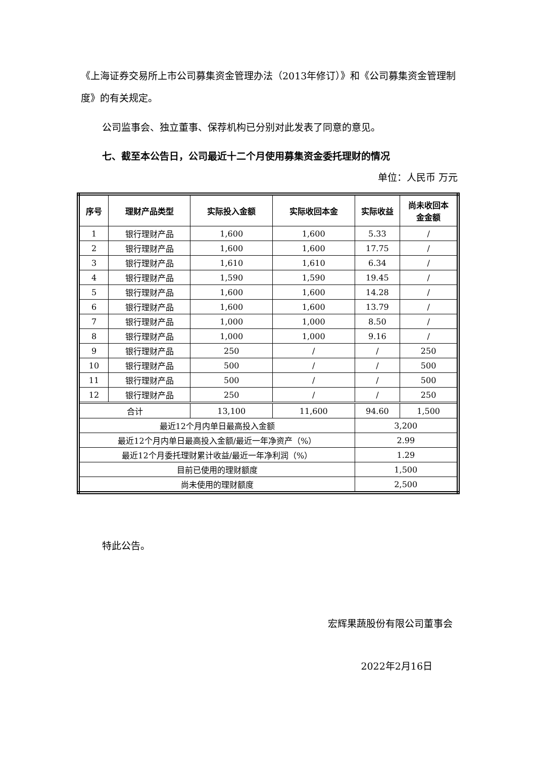《上海证券交易所上市公司募集资金管理办法（2013年修订）》和《公司募集资金管理制度》的有关规定。
公司监事会、独立董事、保荐机构已分别对此发表了同意的意见。
七、截至本公告日，公司最近十二个月使用募集资金委托理财的情况
单位：人民币 万元
| 序号 | 理财产品类型 | 实际投入金额 | 实际收回本金 | 实际收益 | 尚未收回本 金金额 |
| --- | --- | --- | --- | --- | --- |
| 1 | 银行理财产品 | 1,600 | 1,600 | 5.33 | / |
| 2 | 银行理财产品 | 1,600 | 1,600 | 17.75 | / |
| 3 | 银行理财产品 | 1,610 | 1,610 | 6.34 | / |
| 4 | 银行理财产品 | 1,590 | 1,590 | 19.45 | / |
| 5 | 银行理财产品 | 1,600 | 1,600 | 14.28 | / |
| 6 | 银行理财产品 | 1,600 | 1,600 | 13.79 | / |
| 7 | 银行理财产品 | 1,000 | 1,000 | 8.50 | / |
| 8 | 银行理财产品 | 1,000 | 1,000 | 9.16 | / |
| 9 | 银行理财产品 | 250 | / | / | 250 |
| 10 | 银行理财产品 | 500 | / | / | 500 |
| 11 | 银行理财产品 | 500 | / | / | 500 |
| 12 | 银行理财产品 | 250 | / | / | 250 |
| 合计 | | 13,100 | 11,600 | 94.60 | 1,500 |
| 最近12个月内单日最高投入金额 | | | | 3,200 | |
| 最近12个月内单日最高投入金额/最近一年净资产（%） | | | | 2.99 | |
| 最近12个月委托理财累计收益/最近一年净利润（%） | | | | 1.29 | |
| 目前已使用的理财额度 | | | | 1,500 | |
| 尚未使用的理财额度 | | | | 2,500 | |
特此公告。
宏辉果蔬股份有限公司董事会
2022年2月16日